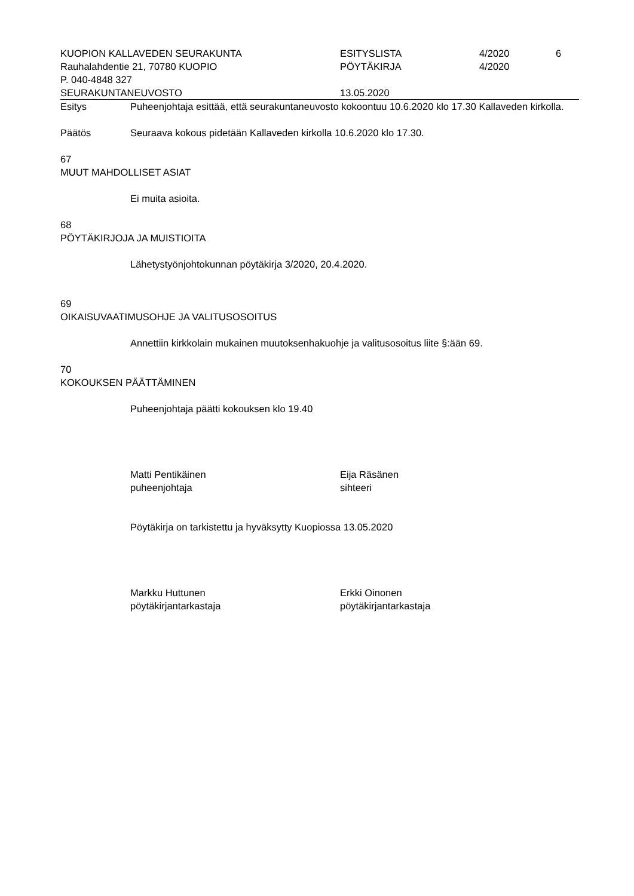KUOPION KALLAVEDEN SEURAKUNTA
ESITYSLISTA
4/2020
6
Rauhalahdentie 21, 70780 KUOPIO
PÖYTÄKIRJA
4/2020
P. 040-4848 327
SEURAKUNTANEUVOSTO
13.05.2020
Esitys
Puheenjohtaja esittää, että seurakuntaneuvosto kokoontuu 10.6.2020 klo 17.30 Kallaveden kirkolla.
Päätös
Seuraava kokous pidetään Kallaveden kirkolla 10.6.2020 klo 17.30.
67
MUUT MAHDOLLISET ASIAT
Ei muita asioita.
68
PÖYTÄKIRJOJA JA MUISTIOITA
Lähetystyönjohtokunnan pöytäkirja 3/2020, 20.4.2020.
69
OIKAISUVAATIMUSOHJE JA VALITUSOSOITUS
Annettiin kirkkolain mukainen muutoksenhakuohje ja valitusosoitus liite §:ään 69.
70
KOKOUKSEN PÄÄTTÄMINEN
Puheenjohtaja päätti kokouksen klo 19.40
Matti Pentikäinen
puheenjohtaja
Eija Räsänen
sihteeri
Pöytäkirja on tarkistettu ja hyväksytty Kuopiossa 13.05.2020
Markku Huttunen
pöytäkirjantarkastaja
Erkki Oinonen
pöytäkirjantarkastaja